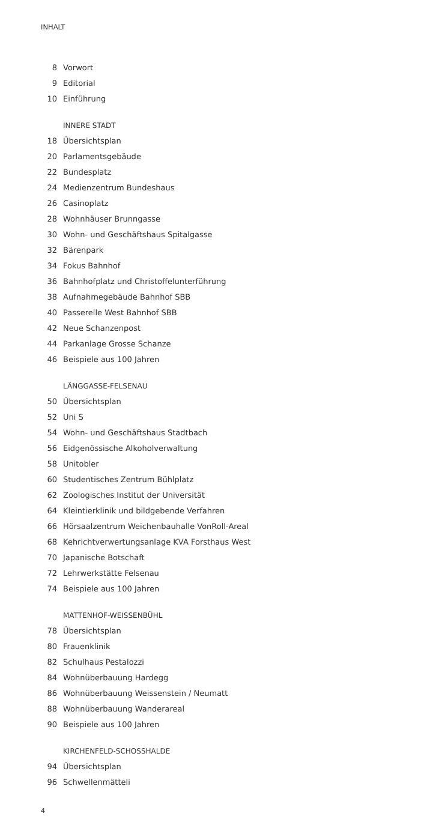INHALT
8 Vorwort
9 Editorial
10 Einführung
INNERE STADT
18 Übersichtsplan
20 Parlamentsgebäude
22 Bundesplatz
24 Medienzentrum Bundeshaus
26 Casinoplatz
28 Wohnhäuser Brunngasse
30 Wohn- und Geschäftshaus Spitalgasse
32 Bärenpark
34 Fokus Bahnhof
36 Bahnhofplatz und Christoffelunterführung
38 Aufnahmegebäude Bahnhof SBB
40 Passerelle West Bahnhof SBB
42 Neue Schanzenpost
44 Parkanlage Grosse Schanze
46 Beispiele aus 100 Jahren
LÄNGGASSE-FELSENAU
50 Übersichtsplan
52 Uni S
54 Wohn- und Geschäftshaus Stadtbach
56 Eidgenössische Alkoholverwaltung
58 Unitobler
60 Studentisches Zentrum Bühlplatz
62 Zoologisches Institut der Universität
64 Kleintierklinik und bildgebende Verfahren
66 Hörsaalzentrum Weichenbauhalle VonRoll-Areal
68 Kehrichtverwertungsanlage KVA Forsthaus West
70 Japanische Botschaft
72 Lehrwerkstätte Felsenau
74 Beispiele aus 100 Jahren
MATTENHOF-WEISSENBÜHL
78 Übersichtsplan
80 Frauenklinik
82 Schulhaus Pestalozzi
84 Wohnüberbauung Hardegg
86 Wohnüberbauung Weissenstein / Neumatt
88 Wohnüberbauung Wanderareal
90 Beispiele aus 100 Jahren
KIRCHENFELD-SCHOSSHALDE
94 Übersichtsplan
96 Schwellenmätteli
4